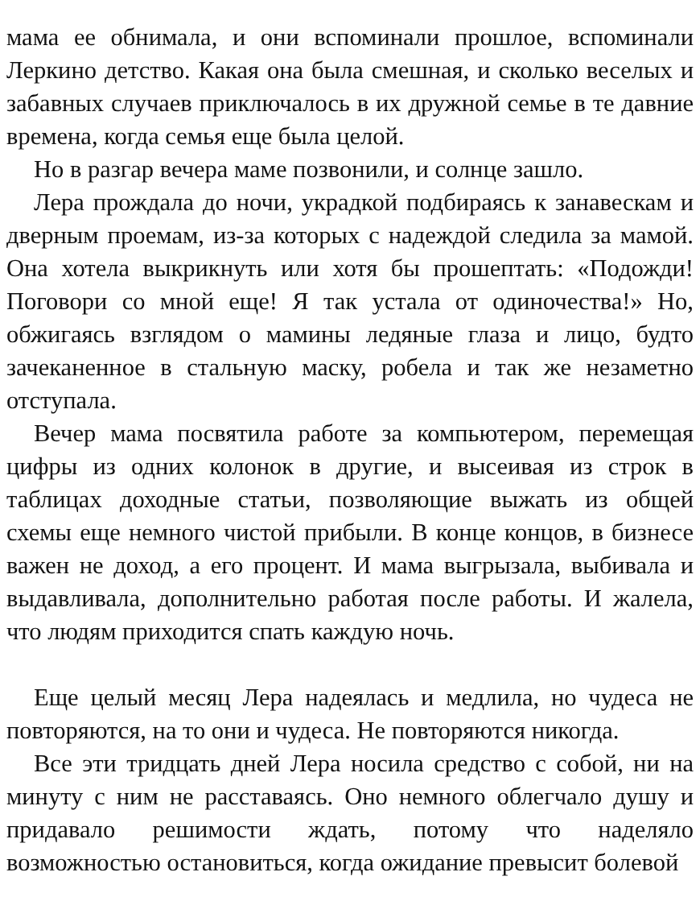мама ее обнимала, и они вспоминали прошлое, вспоминали Леркино детство. Какая она была смешная, и сколько веселых и забавных случаев приключалось в их дружной семье в те давние времена, когда семья еще была целой.
Но в разгар вечера маме позвонили, и солнце зашло.
Лера прождала до ночи, украдкой подбираясь к занавескам и дверным проемам, из-за которых с надеждой следила за мамой. Она хотела выкрикнуть или хотя бы прошептать: «Подожди! Поговори со мной еще! Я так устала от одиночества!» Но, обжигаясь взглядом о мамины ледяные глаза и лицо, будто зачеканенное в стальную маску, робела и так же незаметно отступала.
Вечер мама посвятила работе за компьютером, перемещая цифры из одних колонок в другие, и высеивая из строк в таблицах доходные статьи, позволяющие выжать из общей схемы еще немного чистой прибыли. В конце концов, в бизнесе важен не доход, а его процент. И мама выгрызала, выбивала и выдавливала, дополнительно работая после работы. И жалела, что людям приходится спать каждую ночь.
Еще целый месяц Лера надеялась и медлила, но чудеса не повторяются, на то они и чудеса. Не повторяются никогда.
Все эти тридцать дней Лера носила средство с собой, ни на минуту с ним не расставаясь. Оно немного облегчало душу и придавало решимости ждать, потому что наделяло возможностью остановиться, когда ожидание превысит болевой